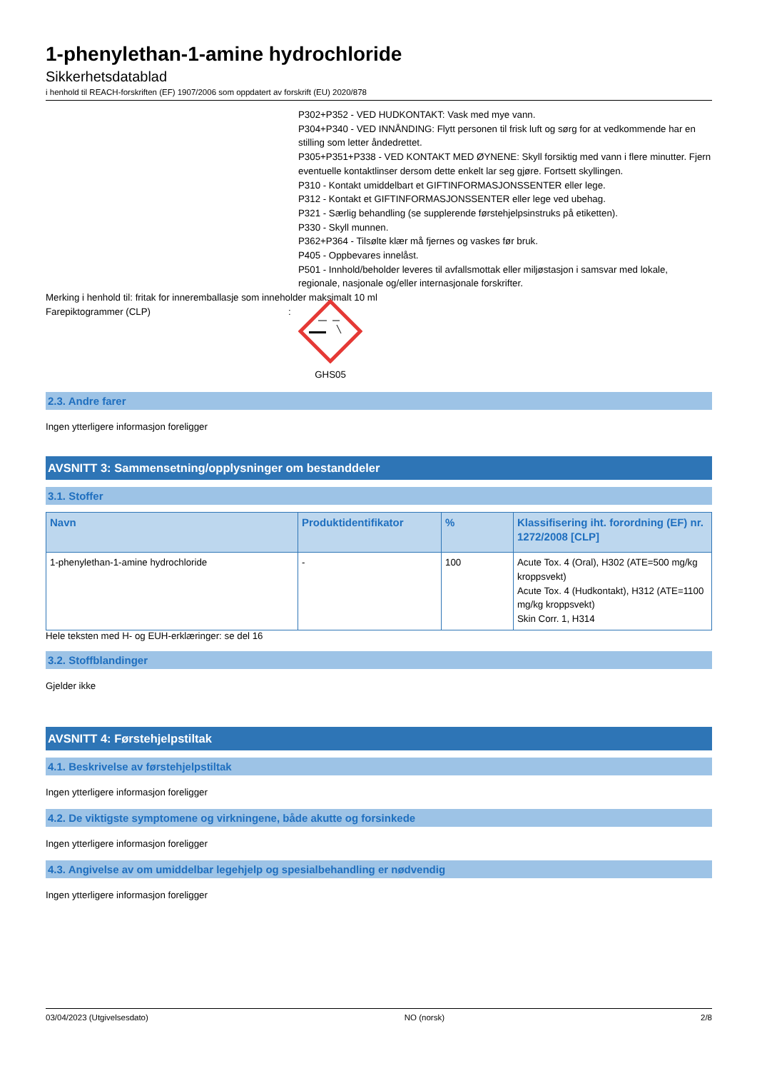1-phenylethan-1-amine hydrochloride
Sikkerhetsdatablad
i henhold til REACH-forskriften (EF) 1907/2006 som oppdatert av forskrift (EU) 2020/878
P302+P352 - VED HUDKONTAKT: Vask med mye vann.
P304+P340 - VED INNÅNDING: Flytt personen til frisk luft og sørg for at vedkommende har en stilling som letter åndedrettet.
P305+P351+P338 - VED KONTAKT MED ØYNENE: Skyll forsiktig med vann i flere minutter. Fjern eventuelle kontaktlinser dersom dette enkelt lar seg gjøre. Fortsett skyllingen.
P310 - Kontakt umiddelbart et GIFTINFORMASJONSSENTER eller lege.
P312 - Kontakt et GIFTINFORMASJONSSENTER eller lege ved ubehag.
P321 - Særlig behandling (se supplerende førstehjelpsinstruks på etiketten).
P330 - Skyll munnen.
P362+P364 - Tilsølte klær må fjernes og vaskes før bruk.
P405 - Oppbevares innelåst.
P501 - Innhold/beholder leveres til avfallsmottak eller miljøstasjon i samsvar med lokale, regionale, nasjonale og/eller internasjonale forskrifter.
Merking i henhold til: fritak for inneremballasje som inneholder maksimalt 10 ml
Farepiktogrammer (CLP) :
GHS05
2.3. Andre farer
Ingen ytterligere informasjon foreligger
AVSNITT 3: Sammensetning/opplysninger om bestanddeler
3.1. Stoffer
| Navn | Produktidentifikator | % | Klassifisering iht. forordning (EF) nr. 1272/2008 [CLP] |
| --- | --- | --- | --- |
| 1-phenylethan-1-amine hydrochloride | - | 100 | Acute Tox. 4 (Oral), H302 (ATE=500 mg/kg kroppsvekt) Acute Tox. 4 (Hudkontakt), H312 (ATE=1100 mg/kg kroppsvekt) Skin Corr. 1, H314 |
Hele teksten med H- og EUH-erklæringer: se del 16
3.2. Stoffblandinger
Gjelder ikke
AVSNITT 4: Førstehjelpstiltak
4.1. Beskrivelse av førstehjelpstiltak
Ingen ytterligere informasjon foreligger
4.2. De viktigste symptomene og virkningene, både akutte og forsinkede
Ingen ytterligere informasjon foreligger
4.3. Angivelse av om umiddelbar legehjelp og spesialbehandling er nødvendig
Ingen ytterligere informasjon foreligger
03/04/2023 (Utgivelsesdato) NO (norsk) 2/8